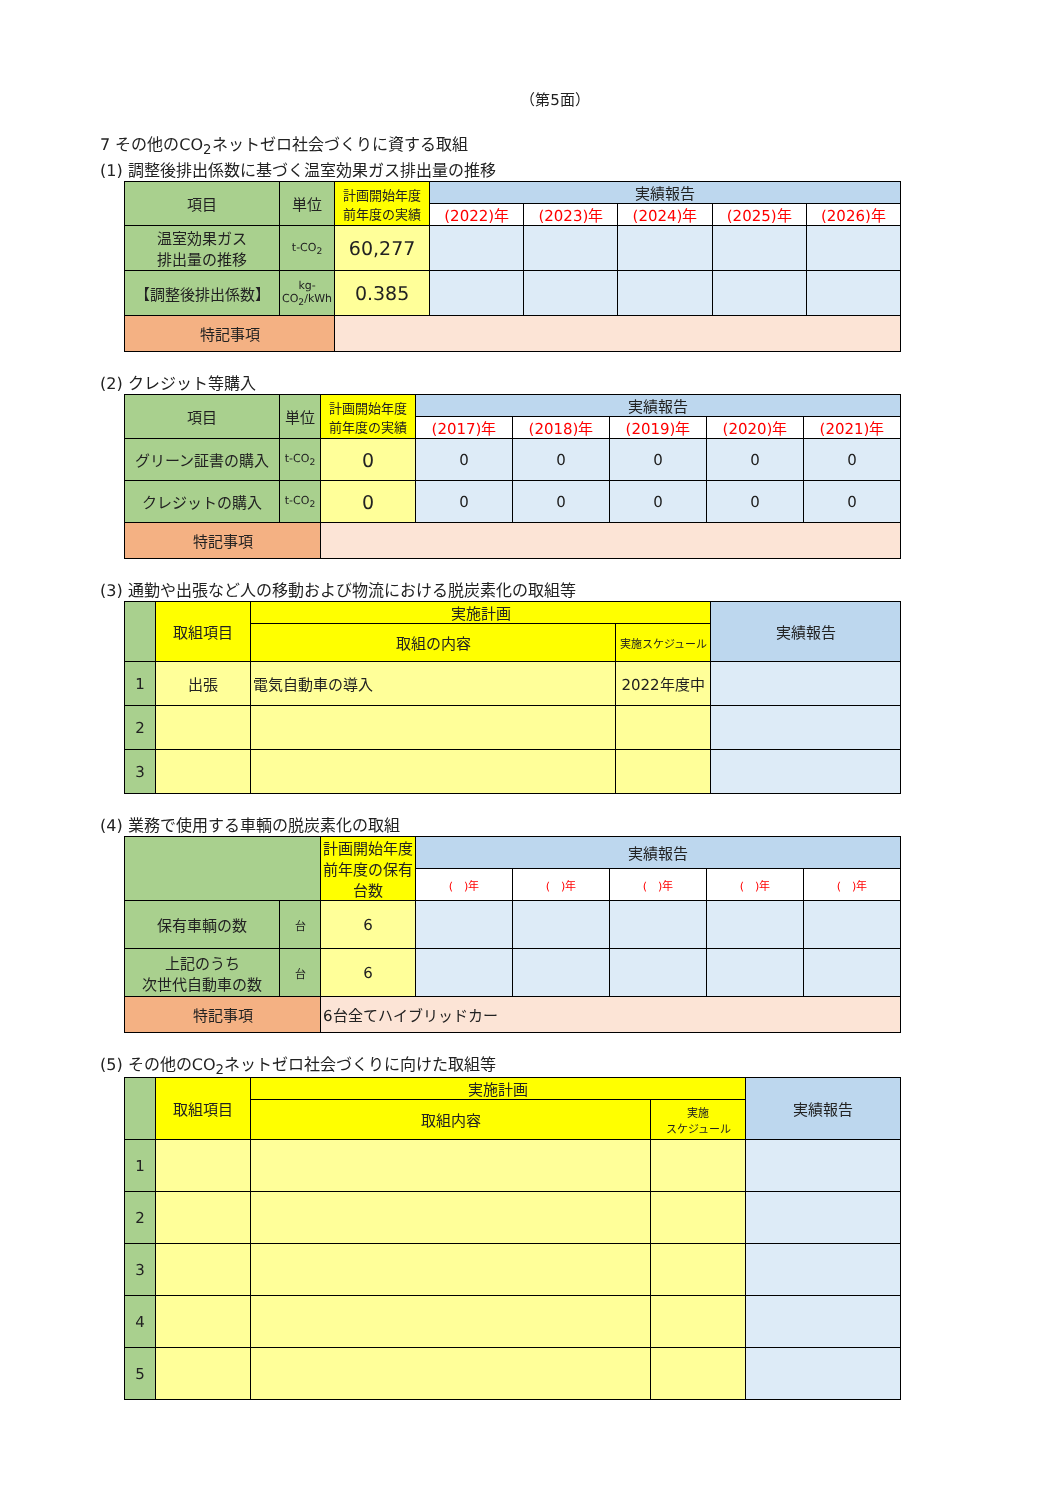（第5面）
7 その他のCO<sub>2</sub>ネットゼロ社会づくりに資する取組
(1) 調整後排出係数に基づく温室効果ガス排出量の推移
| 項目 | 単位 | 計画開始年度前年度の実績 | 実績報告 | | | | |
| --- | --- | --- | --- | --- | --- | --- | --- |
| | | | (2022)年 | (2023)年 | (2024)年 | (2025)年 | (2026)年 |
| 温室効果ガス 排出量の推移 | t-CO<sub>2</sub> | 60,277 | | | | | |
| 【調整後排出係数】 | kg-CO<sub>2</sub>/kWh | 0.385 | | | | | |
| 特記事項 | | | | | | | |
(2) クレジット等購入
| 項目 | 単位 | 計画開始年度前年度の実績 | 実績報告 | | | | |
| --- | --- | --- | --- | --- | --- | --- | --- |
| | | | (2017)年 | (2018)年 | (2019)年 | (2020)年 | (2021)年 |
| グリーン証書の購入 | t-CO<sub>2</sub> | 0 | 0 | 0 | 0 | 0 | 0 |
| クレジットの購入 | t-CO<sub>2</sub> | 0 | 0 | 0 | 0 | 0 | 0 |
| 特記事項 | | | | | | | |
(3) 通勤や出張など人の移動および物流における脱炭素化の取組等
| | 取組項目 | 実施計画 | | 実績報告 |
| --- | --- | --- | --- | --- |
| | | 取組の内容 | 実施スケジュール | |
| 1 | 出張 | 電気自動車の導入 | 2022年度中 | |
| 2 | | | | |
| 3 | | | | |
(4) 業務で使用する車輌の脱炭素化の取組
| | | 計画開始年度前年度の保有台数 | 実績報告 | | | | |
| --- | --- | --- | --- | --- | --- | --- | --- |
| | | | ( )年 | ( )年 | ( )年 | ( )年 | ( )年 |
| 保有車輌の数 | 台 | 6 | | | | | |
| 上記のうち 次世代自動車の数 | 台 | 6 | | | | | |
| 特記事項 | | 6台全てハイブリッドカー | | | | | |
(5) その他のCO<sub>2</sub>ネットゼロ社会づくりに向けた取組等
| | 取組項目 | 実施計画 | | 実績報告 |
| --- | --- | --- | --- | --- |
| | | 取組内容 | 実施 スケジュール | |
| 1 | | | | |
| 2 | | | | |
| 3 | | | | |
| 4 | | | | |
| 5 | | | | |